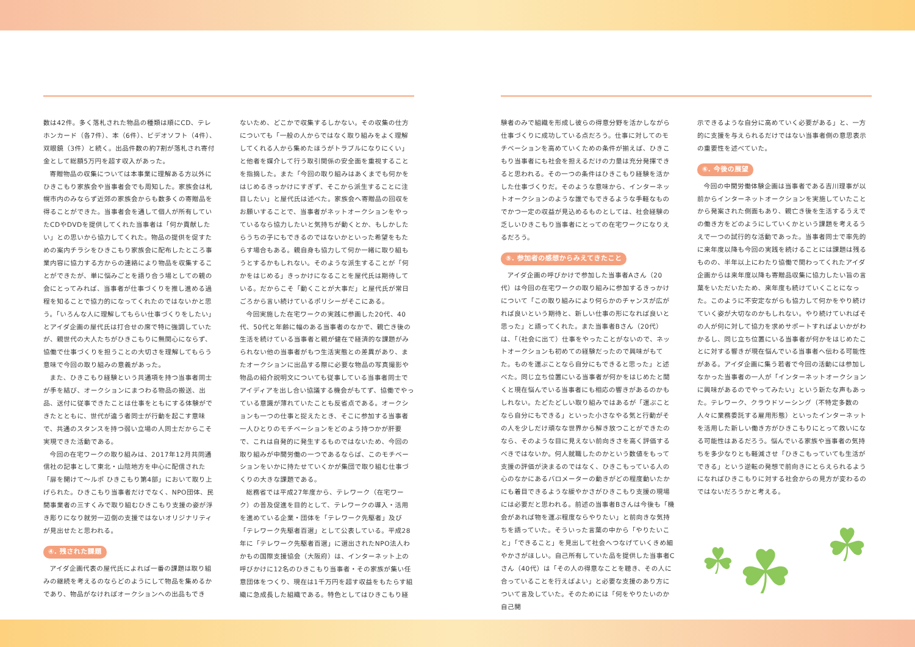数は42件。多く落札された物品の種類は順にCD、テレホンカード（各7件）、本（6件）、ビデオソフト（4件）、双眼鏡（3件）と続く。出品件数の約7割が落札され寄付金として総額5万円を超す収入があった。
寄贈物品の収集については本事業に理解ある方以外にひきこもり家族会や当事者会でも周知した。家族会は札幌市内のみならず近郊の家族会からも数多くの寄贈品を得ることができた。当事者会を通して個人が所有していたCDやDVDを提供してくれた当事者は「何か貢献したい」との思いから協力してくれた。物品の提供を促すための案内チラシをひきこもり家族会に配布したところ事業内容に協力する方からの連絡により物品を収集することができたが、単に悩みごとを語り合う場としての親の会にとってみれば、当事者が仕事づくりを推し進める過程を知ることで協力的になってくれたのではないかと思う。「いろんな人に理解してもらい仕事づくりをしたい」とアイダ企画の屋代氏は打合せの席で特に強調していたが、親世代の大人たちがひきこもりに無関心にならず、協働で仕事づくりを担うことの大切さを理解してもらう意味で今回の取り組みの意義があった。
また、ひきこもり経験という共通項を持つ当事者同士が手を結び、オークションにまつわる物品の搬送、出品、送付に従事できたことは仕事をともにする体験ができたとともに、世代が違う者同士が行動を起こす意味で、共通のスタンスを持つ弱い立場の人同士だからこそ実現できた活動である。
今回の在宅ワークの取り組みは、2017年12月共同通信社の記事として東北・山陰地方を中心に配信された「扉を開けて～ルポ ひきこもり第4部」において取り上げられた。ひきこもり当事者だけでなく、NPO団体、民間事業者の三すくみで取り組むひきこもり支援の姿が浮き彫りになり就労一辺倒の支援ではないオリジナリティが見出せたと思われる。
④. 残された課題
アイダ企画代表の屋代氏によれば一番の課題は取り組みの継続を考えるのならどのようにして物品を集めるかであり、物品がなければオークションへの出品もでき
ないため、どこかで収集するしかない。その収集の仕方についても「一般の人からではなく取り組みをよく理解してくれる人から集めたほうがトラブルになりにくい」と他者を媒介して行う取引関係の安全面を重視することを指摘した。また「今回の取り組みはあくまでも何かをはじめるきっかけにすぎず、そこから派生することに注目したい」と屋代氏は述べた。家族会へ寄贈品の回収をお願いすることで、当事者がネットオークションをやっているなら協力したいと気持ちが動くとか、もしかしたらうちの子にもできるのではないかといった希望をもたらす場合もある。親自身も協力して何か一緒に取り組もうとするかもしれない。そのような派生することが「何かをはじめる」きっかけになることを屋代氏は期待している。だからこそ「動くことが大事だ」と屋代氏が常日ごろから言い続けているポリシーがそこにある。
今回実施した在宅ワークの実践に参画した20代、40代、50代と年齢に幅のある当事者のなかで、親亡き後の生活を続けている当事者と親が健在で経済的な課題がみられない他の当事者がもつ生活実態との差異があり、またオークションに出品する際に必要な物品の写真撮影や物品の紹介説明文についても従事している当事者同士でアイディアを出し合い協議する機会がもてず、協働でやっている意識が薄れていたことも反省点である。オークションも一つの仕事と捉えたとき、そこに参加する当事者一人ひとりのモチベーションをどのよう持つかが肝要で、これは自発的に発生するものではないため、今回の取り組みが中間労働の一つであるならば、このモチベーションをいかに持たせていくかが集団で取り組む仕事づくりの大きな課題である。
総務省では平成27年度から、テレワーク（在宅ワーク）の普及促進を目的として、テレワークの導入・活用を進めている企業・団体を「テレワーク先駆者」及び「テレワーク先駆者百選」として公表している。平成28年に「テレワーク先駆者百選」に選出されたNPO法人わかもの国際支援協会（大阪府）は、インターネット上の呼びかけに12名のひきこもり当事者・その家族が集い任意団体をつくり、現在は1千万円を超す収益をもたらす組織に急成長した組織である。特色としてはひきこもり経
験者のみで組織を形成し彼らの得意分野を活かしながら仕事づくりに成功している点だろう。仕事に対してのモチベーションを高めていくための条件が揃えば、ひきこもり当事者にも社会を担えるだけの力量は充分発揮できると思われる。その一つの条件はひきこもり経験を活かした仕事づくりだ。そのような意味から、インターネットオークションのような誰でもできるような手軽なものでかつ一定の収益が見込めるものとしては、社会経験の乏しいひきこもり当事者にとっての在宅ワークになりえるだろう。
⑤. 参加者の感想からみえてきたこと
アイダ企画の呼びかけで参加した当事者Aさん（20代）は今回の在宅ワークの取り組みに参加するきっかけについて「この取り組みにより何らかのチャンスが広がれば良いという期待と、新しい仕事の形になれば良いと思った」と語ってくれた。また当事者Bさん（20代）は、「（社会に出て）仕事をやったことがないので、ネットオークションも初めての経験だったので興味がもてた。ものを運ぶことなら自分にもできると思った」と述べた。同じ立ち位置にいる当事者が何かをはじめたと聞くと現在悩んでいる当事者にも相応の響きがあるのかもしれない。たどたどしい取り組みではあるが「運ぶことなら自分にもできる」といった小さなやる気と行動がその人を少しだけ頑なな世界から解き放つことができたのなら、そのような目に見えない前向きさを高く評価するべきではないか。何人就職したのかという数値をもって支援の評価が決まるのではなく、ひきこもっている人の心のなかにあるバロメーターの動きがどの程度動いたかにも着目できるような緩やかさがひきこもり支援の現場には必要だと思われる。前述の当事者Bさんは今後も「機会があれば物を運ぶ程度ならやりたい」と前向きな気持ちを語っていた。そういった言葉の中から「やりたいこと」「できること」を見出して社会へつなげていくきめ細やかさがほしい。自己所有していた品を提供した当事者Cさん（40代）は「その人の得意なことを聴き、その人に合っていることを行えばよい」と必要な支援のあり方について言及していた。そのためには「何をやりたいのか自己開
示できるような自分に高めていく必要がある」と、一方的に支援を与えられるだけではない当事者側の意思表示の重要性を述べていた。
⑥. 今後の展望
今回の中間労働体験企画は当事者である吉川理事が以前からインターネットオークションを実施していたことから発案された側面もあり、親亡き後を生活するうえでの働き方をどのようにしていくかという課題を考えるうえで一つの試行的な活動であった。当事者同士で率先的に来年度以降も今回の実践を続けることには課題は残るものの、半年以上にわたり協働で関わってくれたアイダ企画からは来年度以降も寄贈品収集に協力したい旨の言葉をいただいたため、来年度も続けていくことになった。このように不安定ながらも協力して何かをやり続けていく姿が大切なのかもしれない。やり続けていればその人が何に対して協力を求めサポートすればよいかがわかるし、同じ立ち位置にいる当事者が何かをはじめたことに対する響きが現在悩んでいる当事者へ伝わる可能性がある。アイダ企画に集う若者で今回の活動には参加しなかった当事者の一人が「インターネットオークションに興味があるのでやってみたい」という新たな声もあった。テレワーク、クラウドソーシング（不特定多数の人々に業務委託する雇用形態）といったインターネットを活用した新しい働き方がひきこもりにとって救いになる可能性はあるだろう。悩んでいる家族や当事者の気持ちを多少なりとも軽減させ「ひきこもっていても生活ができる」という逆転の発想で前向きにとらえられるようになればひきこもりに対する社会からの見方が変わるのではないだろうかと考える。
☘ ☘ ☘